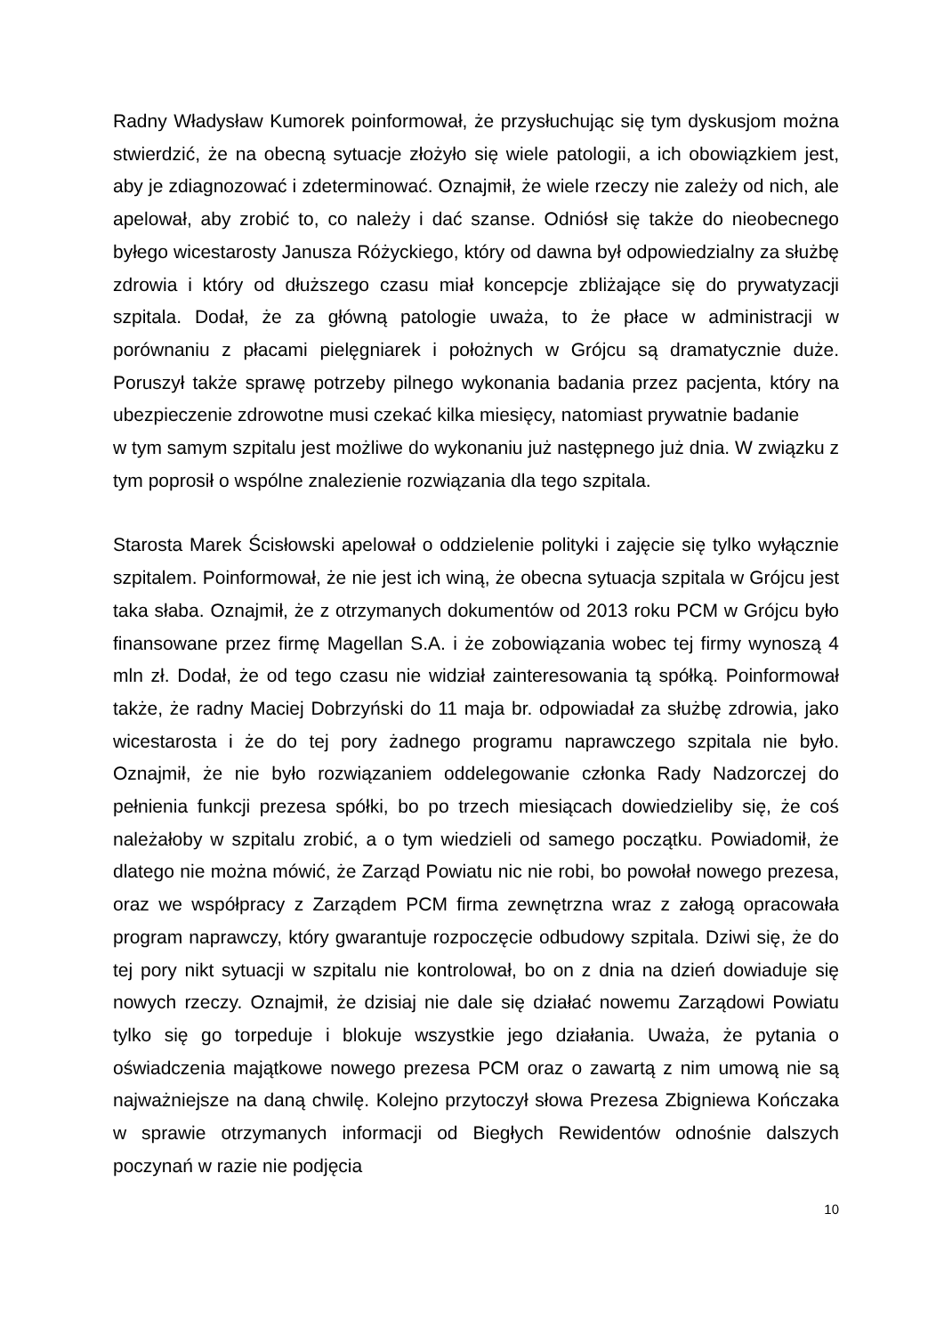Radny Władysław Kumorek poinformował, że przysłuchując się tym dyskusjom można stwierdzić, że na obecną sytuacje złożyło się wiele patologii, a ich obowiązkiem jest, aby je zdiagnozować i zdeterminować. Oznajmił, że wiele rzeczy nie zależy od nich, ale apelował, aby zrobić to, co należy i dać szanse. Odniósł się także do nieobecnego byłego wicestarosty Janusza Różyckiego, który od dawna był odpowiedzialny za służbę zdrowia i który od dłuższego czasu miał koncepcje zbliżające się do prywatyzacji szpitala. Dodał, że za główną patologie uważa, to że płace w administracji w porównaniu z płacami pielęgniarek i położnych w Grójcu są dramatycznie duże. Poruszył także sprawę potrzeby pilnego wykonania badania przez pacjenta, który na ubezpieczenie zdrowotne musi czekać kilka miesięcy, natomiast prywatnie badanie
w tym samym szpitalu jest możliwe do wykonaniu już następnego już dnia. W związku z tym poprosił o wspólne znalezienie rozwiązania dla tego szpitala.
Starosta Marek Ścisłowski apelował o oddzielenie polityki i zajęcie się tylko wyłącznie szpitalem. Poinformował, że nie jest ich winą, że obecna sytuacja szpitala w Grójcu jest taka słaba. Oznajmił, że z otrzymanych dokumentów od 2013 roku PCM w Grójcu było finansowane przez firmę Magellan S.A. i że zobowiązania wobec tej firmy wynoszą 4 mln zł. Dodał, że od tego czasu nie widział zainteresowania tą spółką. Poinformował także, że radny Maciej Dobrzyński do 11 maja br. odpowiadał za służbę zdrowia, jako wicestarosta i że do tej pory żadnego programu naprawczego szpitala nie było. Oznajmił, że nie było rozwiązaniem oddelegowanie członka Rady Nadzorczej do pełnienia funkcji prezesa spółki, bo po trzech miesiącach dowiedzieliby się, że coś należałoby w szpitalu zrobić, a o tym wiedzieli od samego początku. Powiadomił, że dlatego nie można mówić, że Zarząd Powiatu nic nie robi, bo powołał nowego prezesa, oraz we współpracy z Zarządem PCM firma zewnętrzna wraz z załogą opracowała program naprawczy, który gwarantuje rozpoczęcie odbudowy szpitala. Dziwi się, że do tej pory nikt sytuacji w szpitalu nie kontrolował, bo on z dnia na dzień dowiaduje się nowych rzeczy. Oznajmił, że dzisiaj nie dale się działać nowemu Zarządowi Powiatu tylko się go torpeduje i blokuje wszystkie jego działania. Uważa, że pytania o oświadczenia majątkowe nowego prezesa PCM oraz o zawartą z nim umową nie są najważniejsze na daną chwilę. Kolejno przytoczył słowa Prezesa Zbigniewa Kończaka w sprawie otrzymanych informacji od Biegłych Rewidentów odnośnie dalszych poczynań w razie nie podjęcia
10